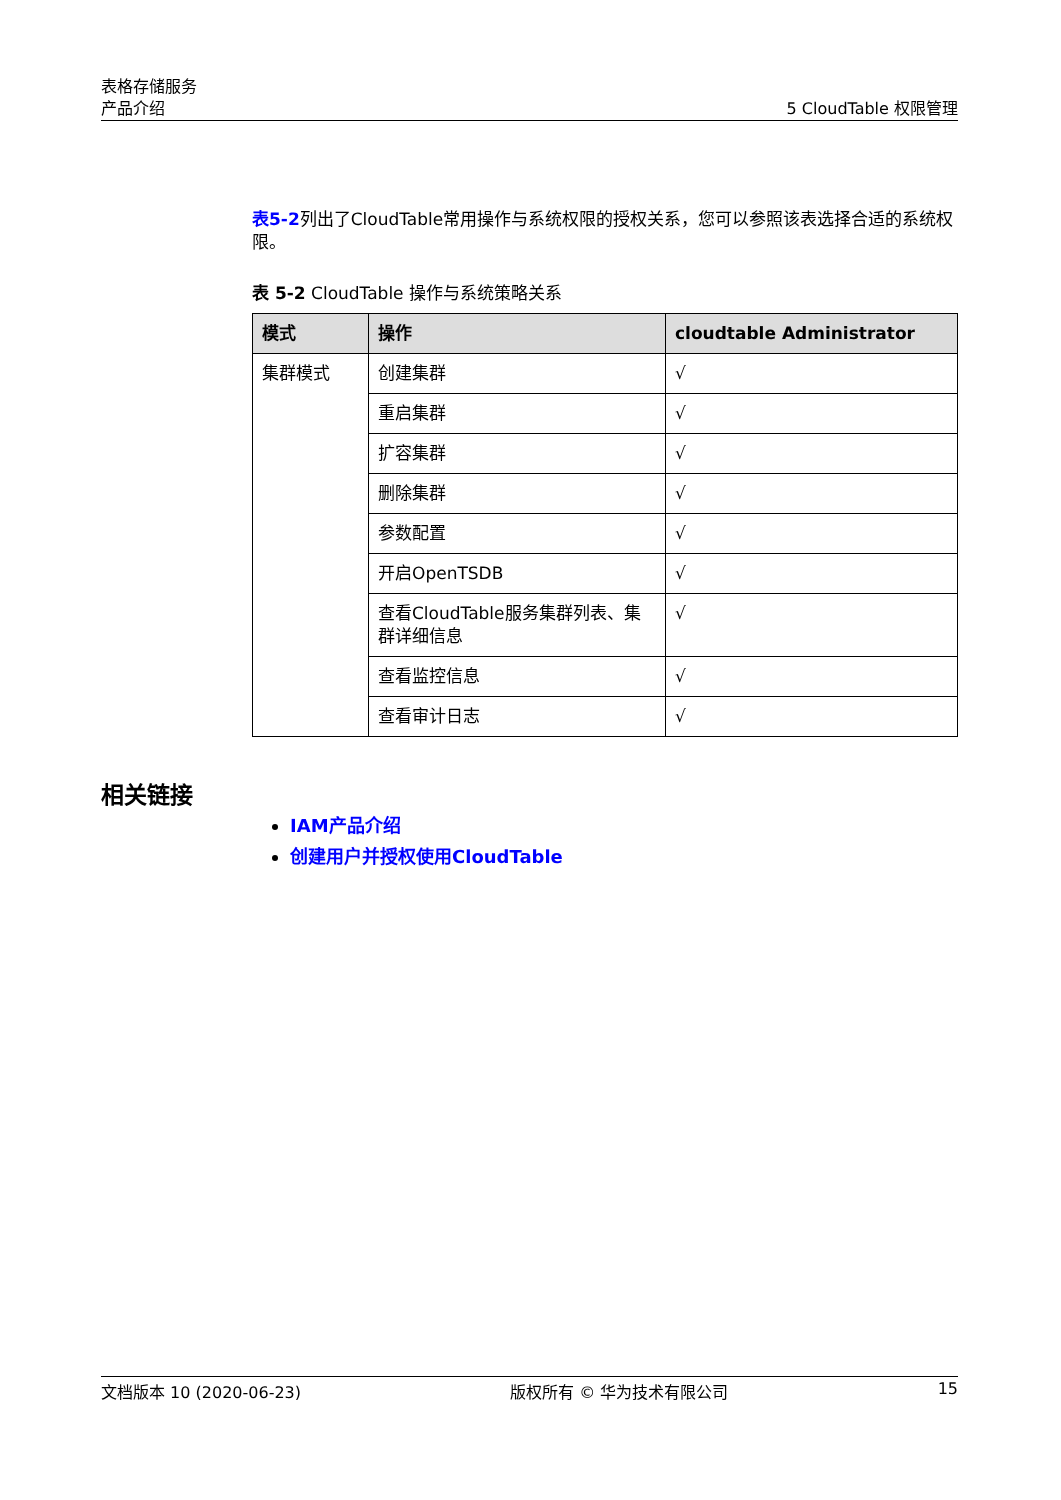表格存储服务
产品介绍
5 CloudTable 权限管理
表5-2列出了CloudTable常用操作与系统权限的授权关系，您可以参照该表选择合适的系统权限。
表 5-2 CloudTable 操作与系统策略关系
| 模式 | 操作 | cloudtable Administrator |
| --- | --- | --- |
| 集群模式 | 创建集群 | √ |
| | 重启集群 | √ |
| | 扩容集群 | √ |
| | 删除集群 | √ |
| | 参数配置 | √ |
| | 开启OpenTSDB | √ |
| | 查看CloudTable服务集群列表、集群详细信息 | √ |
| | 查看监控信息 | √ |
| | 查看审计日志 | √ |
相关链接
IAM产品介绍
创建用户并授权使用CloudTable
文档版本 10 (2020-06-23) 版权所有 © 华为技术有限公司 15